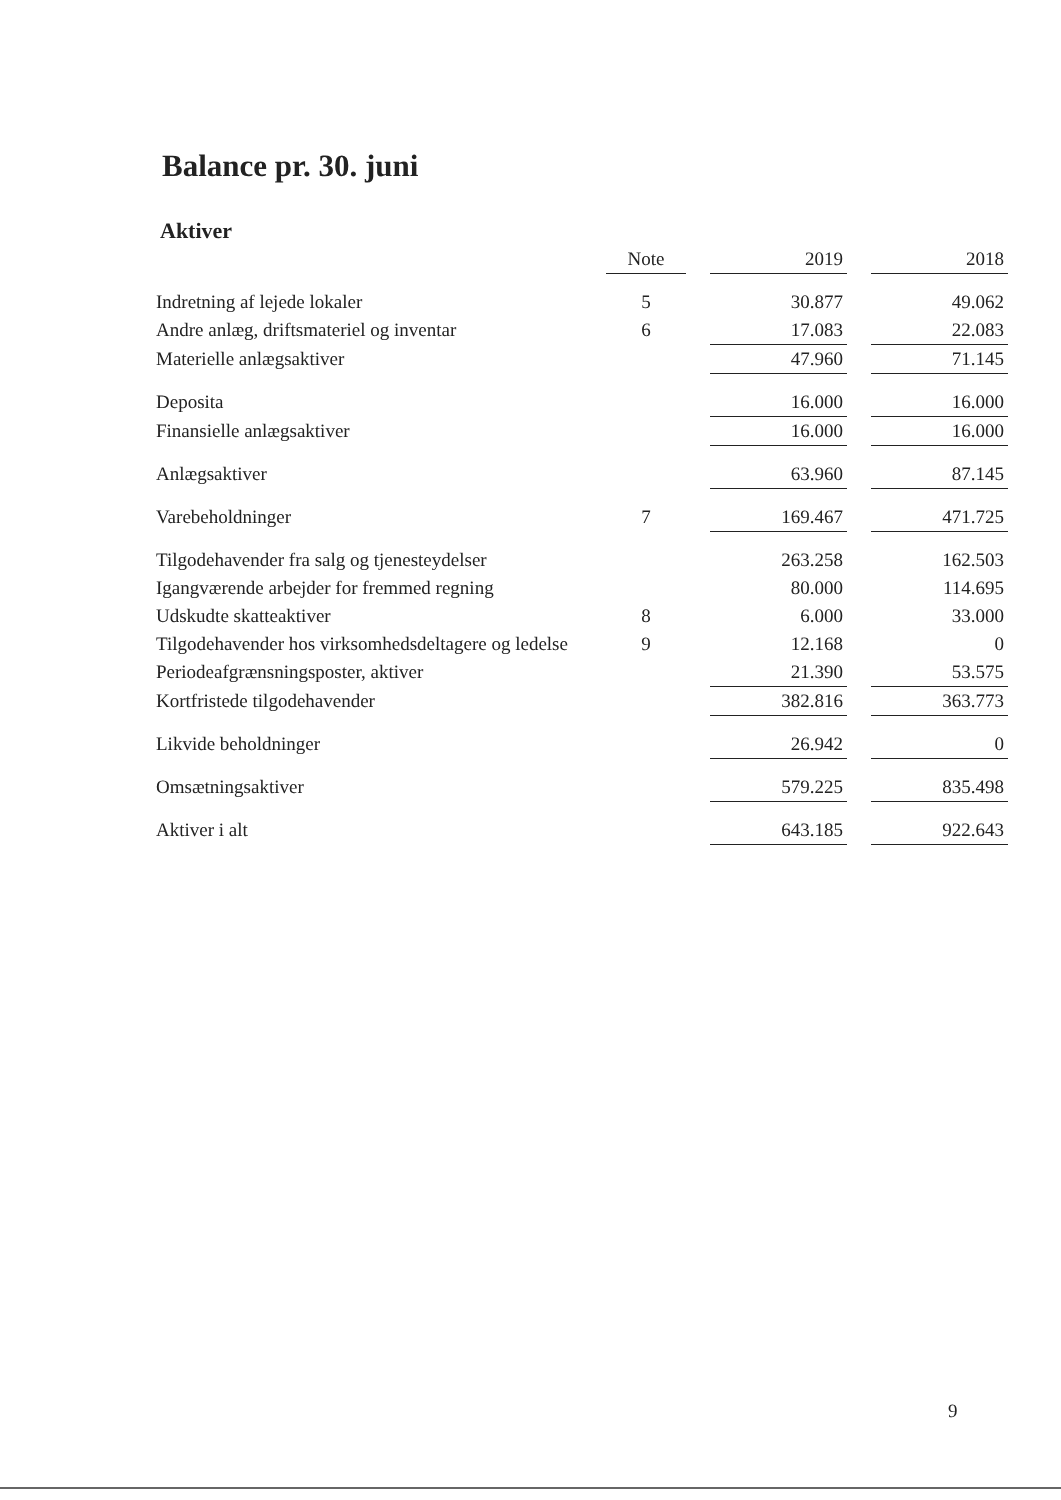Balance pr. 30. juni
Aktiver
| | Note | | 2019 | | 2018 |
| --- | --- | --- | --- | --- | --- |
| Indretning af lejede lokaler | 5 | | 30.877 | | 49.062 |
| Andre anlæg, driftsmateriel og inventar | 6 | | 17.083 | | 22.083 |
| Materielle anlægsaktiver | | | 47.960 | | 71.145 |
| Deposita | | | 16.000 | | 16.000 |
| Finansielle anlægsaktiver | | | 16.000 | | 16.000 |
| Anlægsaktiver | | | 63.960 | | 87.145 |
| Varebeholdninger | 7 | | 169.467 | | 471.725 |
| Tilgodehavender fra salg og tjenesteydelser | | | 263.258 | | 162.503 |
| Igangværende arbejder for fremmed regning | | | 80.000 | | 114.695 |
| Udskudte skatteaktiver | 8 | | 6.000 | | 33.000 |
| Tilgodehavender hos virksomhedsdeltagere og ledelse | 9 | | 12.168 | | 0 |
| Periodeafgrænsningsposter, aktiver | | | 21.390 | | 53.575 |
| Kortfristede tilgodehavender | | | 382.816 | | 363.773 |
| Likvide beholdninger | | | 26.942 | | 0 |
| Omsætningsaktiver | | | 579.225 | | 835.498 |
| Aktiver i alt | | | 643.185 | | 922.643 |
9